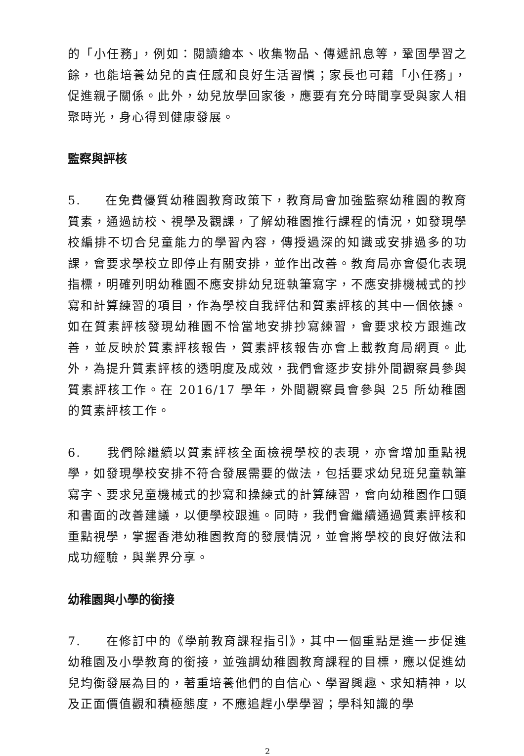的「小任務」，例如：閱讀繪本、收集物品、傳遞訊息等，鞏固學習之餘，也能培養幼兒的責任感和良好生活習慣；家長也可藉「小任務」，促進親子關係。此外，幼兒放學回家後，應要有充分時間享受與家人相聚時光，身心得到健康發展。
監察與評核
5. 在免費優質幼稚園教育政策下，教育局會加強監察幼稚園的教育質素，通過訪校、視學及觀課，了解幼稚園推行課程的情況，如發現學校編排不切合兒童能力的學習內容，傳授過深的知識或安排過多的功課，會要求學校立即停止有關安排，並作出改善。教育局亦會優化表現指標，明確列明幼稚園不應安排幼兒班執筆寫字，不應安排機械式的抄寫和計算練習的項目，作為學校自我評估和質素評核的其中一個依據。如在質素評核發現幼稚園不恰當地安排抄寫練習，會要求校方跟進改善，並反映於質素評核報告，質素評核報告亦會上載教育局網頁。此外，為提升質素評核的透明度及成效，我們會逐步安排外間觀察員參與質素評核工作。在 2016/17 學年，外間觀察員會參與 25 所幼稚園的質素評核工作。
6. 我們除繼續以質素評核全面檢視學校的表現，亦會增加重點視學，如發現學校安排不符合發展需要的做法，包括要求幼兒班兒童執筆寫字、要求兒童機械式的抄寫和操練式的計算練習，會向幼稚園作口頭和書面的改善建議，以便學校跟進。同時，我們會繼續通過質素評核和重點視學，掌握香港幼稚園教育的發展情況，並會將學校的良好做法和成功經驗，與業界分享。
幼稚園與小學的銜接
7. 在修訂中的《學前教育課程指引》，其中一個重點是進一步促進幼稚園及小學教育的銜接，並強調幼稚園教育課程的目標，應以促進幼兒均衡發展為目的，著重培養他們的自信心、學習興趣、求知精神，以及正面價值觀和積極態度，不應追趕小學學習；學科知識的學
2